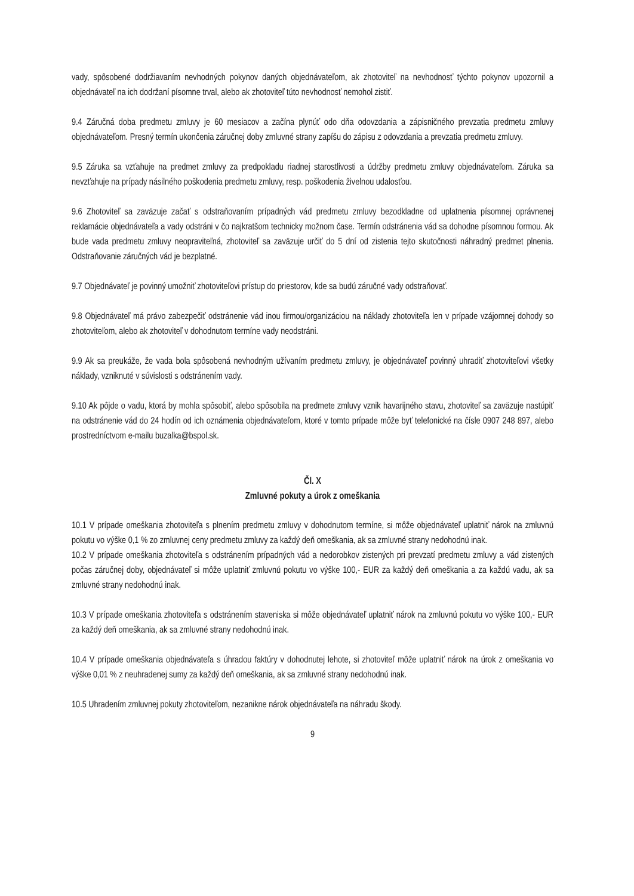vady, spôsobené dodržiavaním nevhodných pokynov daných objednávateľom, ak zhotoviteľ na nevhodnosť týchto pokynov upozornil a objednávateľ na ich dodržaní písomne trval, alebo ak zhotoviteľ túto nevhodnosť nemohol zistiť.
9.4 Záručná doba predmetu zmluvy je 60 mesiacov a začína plynúť odo dňa odovzdania a zápisničného prevzatia predmetu zmluvy objednávateľom. Presný termín ukončenia záručnej doby zmluvné strany zapíšu do zápisu z odovzdania a prevzatia predmetu zmluvy.
9.5 Záruka sa vzťahuje na predmet zmluvy za predpokladu riadnej starostlivosti a údržby predmetu zmluvy objednávateľom. Záruka sa nevzťahuje na prípady násilného poškodenia predmetu zmluvy, resp. poškodenia živelnou udalosťou.
9.6 Zhotoviteľ sa zaväzuje začať s odstraňovaním prípadných vád predmetu zmluvy bezodkladne od uplatnenia písomnej oprávnenej reklamácie objednávateľa a vady odstráni v čo najkratšom technicky možnom čase. Termín odstránenia vád sa dohodne písomnou formou. Ak bude vada predmetu zmluvy neopraviteľná, zhotoviteľ sa zaväzuje určiť do 5 dní od zistenia tejto skutočnosti náhradný predmet plnenia. Odstraňovanie záručných vád je bezplatné.
9.7 Objednávateľ je povinný umožniť zhotoviteľovi prístup do priestorov, kde sa budú záručné vady odstraňovať.
9.8 Objednávateľ má právo zabezpečiť odstránenie vád inou firmou/organizáciou na náklady zhotoviteľa len v prípade vzájomnej dohody so zhotoviteľom, alebo ak zhotoviteľ v dohodnutom termíne vady neodstráni.
9.9 Ak sa preukáže, že vada bola spôsobená nevhodným užívaním predmetu zmluvy, je objednávateľ povinný uhradiť zhotoviteľovi všetky náklady, vzniknuté v súvislosti s odstránením vady.
9.10 Ak pôjde o vadu, ktorá by mohla spôsobiť, alebo spôsobila na predmete zmluvy vznik havarijného stavu, zhotoviteľ sa zaväzuje nastúpiť na odstránenie vád do 24 hodín od ich oznámenia objednávateľom, ktoré v tomto prípade môže byť telefonické na čísle 0907 248 897, alebo prostredníctvom e-mailu buzalka@bspol.sk.
Čl. X
Zmluvné pokuty a úrok z omeškania
10.1 V prípade omeškania zhotoviteľa s plnením predmetu zmluvy v dohodnutom termíne, si môže objednávateľ uplatniť nárok na zmluvnú pokutu vo výške 0,1 % zo zmluvnej ceny predmetu zmluvy za každý deň omeškania, ak sa zmluvné strany nedohodnú inak.
10.2 V prípade omeškania zhotoviteľa s odstránením prípadných vád a nedorobkov zistených pri prevzatí predmetu zmluvy a vád zistených počas záručnej doby, objednávateľ si môže uplatniť zmluvnú pokutu vo výške 100,- EUR za každý deň omeškania a za každú vadu, ak sa zmluvné strany nedohodnú inak.
10.3 V prípade omeškania zhotoviteľa s odstránením staveniska si môže objednávateľ uplatniť nárok na zmluvnú pokutu vo výške 100,- EUR za každý deň omeškania, ak sa zmluvné strany nedohodnú inak.
10.4 V prípade omeškania objednávateľa s úhradou faktúry v dohodnutej lehote, si zhotoviteľ môže uplatniť nárok na úrok z omeškania vo výške 0,01 % z neuhradenej sumy za každý deň omeškania, ak sa zmluvné strany nedohodnú inak.
10.5 Uhradením zmluvnej pokuty zhotoviteľom, nezanikne nárok objednávateľa na náhradu škody.
9